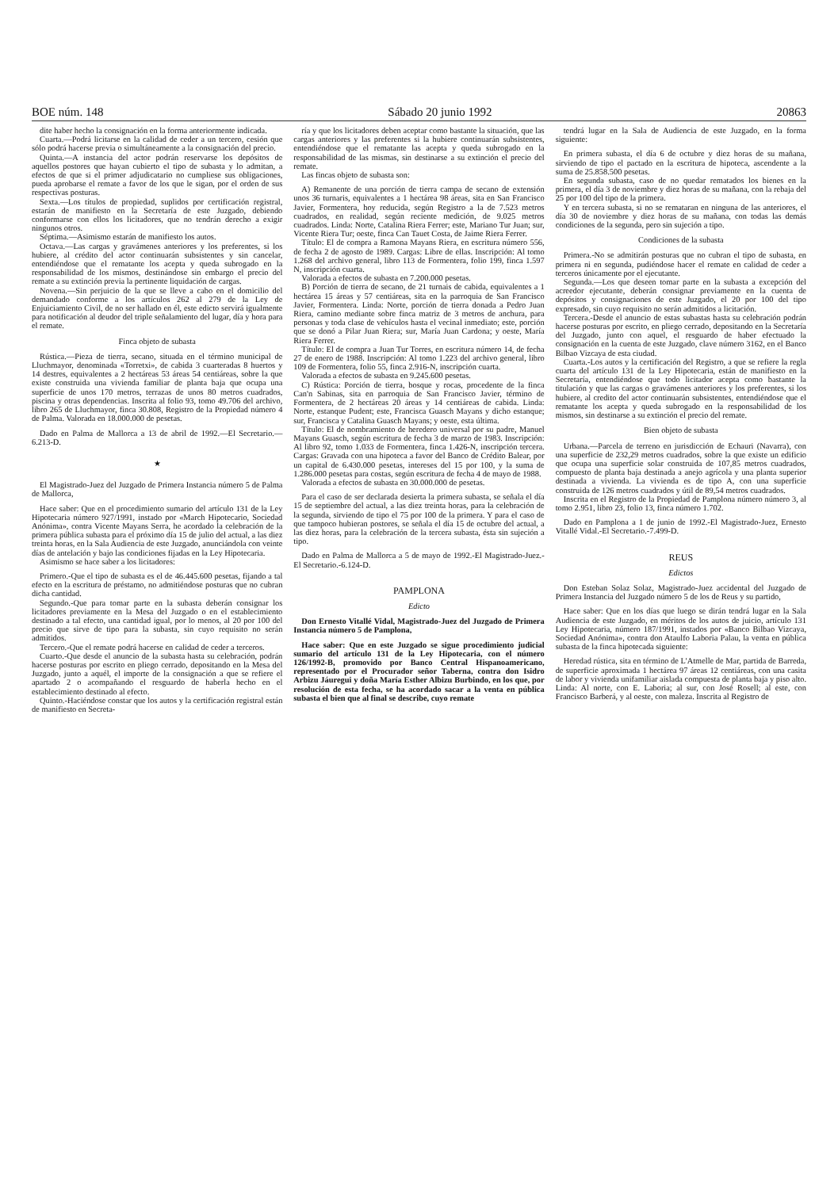BOE núm. 148 Sábado 20 junio 1992 20863
dite haber hecho la consignación en la forma anteriormente indicada.
Cuarta.—Podrá licitarse en la calidad de ceder a un tercero, cesión que sólo podrá hacerse previa o simultáneamente a la consignación del precio.
Quinta.—A instancia del actor podrán reservarse los depósitos de aquellos postores que hayan cubierto el tipo de subasta y lo admitan, a efectos de que si el primer adjudicatario no cumpliese sus obligaciones, pueda aprobarse el remate a favor de los que le sigan, por el orden de sus respectivas posturas.
Sexta.—Los títulos de propiedad, suplidos por certificación registral, estarán de manifiesto en la Secretaría de este Juzgado, debiendo conformarse con ellos los licitadores, que no tendrán derecho a exigir ningunos otros.
Séptima.—Asimismo estarán de manifiesto los autos.
Octava.—Las cargas y gravámenes anteriores y los preferentes, si los hubiere, al crédito del actor continuarán subsistentes y sin cancelar, entendiéndose que el rematante los acepta y queda subrogado en la responsabilidad de los mismos, destinándose sin embargo el precio del remate a su extinción previa la pertinente liquidación de cargas.
Novena.—Sin perjuicio de la que se lleve a cabo en el domicilio del demandado conforme a los artículos 262 al 279 de la Ley de Enjuiciamiento Civil, de no ser hallado en él, este edicto servirá igualmente para notificación al deudor del triple señalamiento del lugar, día y hora para el remate.
Finca objeto de subasta
Rústica.—Pieza de tierra, secano, situada en el término municipal de Lluchmayor, denominada «Torretxi», de cabida 3 cuarteradas 8 huertos y 14 destres, equivalentes a 2 hectáreas 53 áreas 54 centiáreas, sobre la que existe construida una vivienda familiar de planta baja que ocupa una superficie de unos 170 metros, terrazas de unos 80 metros cuadrados, piscina y otras dependencias. Inscrita al folio 93, tomo 49.706 del archivo, libro 265 de Lluchmayor, finca 30.808, Registro de la Propiedad número 4 de Palma. Valorada en 18.000.000 de pesetas.
Dado en Palma de Mallorca a 13 de abril de 1992.—El Secretario.—6.213-D.
★
El Magistrado-Juez del Juzgado de Primera Instancia número 5 de Palma de Mallorca,
Hace saber: Que en el procedimiento sumario del artículo 131 de la Ley Hipotecaria número 927/1991, instado por «March Hipotecario, Sociedad Anónima», contra Vicente Mayans Serra, he acordado la celebración de la primera pública subasta para el próximo día 15 de julio del actual, a las diez treinta horas, en la Sala Audiencia de este Juzgado, anunciándola con veinte días de antelación y bajo las condiciones fijadas en la Ley Hipotecaria.
Asimismo se hace saber a los licitadores:
Primero.-Que el tipo de subasta es el de 46.445.600 pesetas, fijando a tal efecto en la escritura de préstamo, no admitiéndose posturas que no cubran dicha cantidad.
Segundo.-Que para tomar parte en la subasta deberán consignar los licitadores previamente en la Mesa del Juzgado o en el establecimiento destinado a tal efecto, una cantidad igual, por lo menos, al 20 por 100 del precio que sirve de tipo para la subasta, sin cuyo requisito no serán admitidos.
Tercero.-Que el remate podrá hacerse en calidad de ceder a terceros.
Cuarto.-Que desde el anuncio de la subasta hasta su celebración, podrán hacerse posturas por escrito en pliego cerrado, depositando en la Mesa del Juzgado, junto a aquél, el importe de la consignación a que se refiere el apartado 2 o acompañando el resguardo de haberla hecho en el establecimiento destinado al efecto.
Quinto.-Haciéndose constar que los autos y la certificación registral están de manifiesto en Secreta-
ría y que los licitadores deben aceptar como bastante la situación, que las cargas anteriores y las preferentes si la hubiere continuarán subsistentes, entendiéndose que el rematante las acepta y queda subrogado en la responsabilidad de las mismas, sin destinarse a su extinción el precio del remate.
Las fincas objeto de subasta son:
A) Remanente de una porción de tierra campa de secano de extensión unos 36 turnaris, equivalentes a 1 hectárea 98 áreas, sita en San Francisco Javier, Formentera, hoy reducida, según Registro a la de 7.523 metros cuadrados, en realidad, según reciente medición, de 9.025 metros cuadrados. Linda: Norte, Catalina Riera Ferrer; este, Mariano Tur Juan; sur, Vicente Riera Tur; oeste, finca Can Tauet Costa, de Jaime Riera Ferrer.
Título: El de compra a Ramona Mayans Riera, en escritura número 556, de fecha 2 de agosto de 1989. Cargas: Libre de ellas. Inscripción: Al tomo 1.268 del archivo general, libro 113 de Formentera, folio 199, finca 1.597 N, inscripción cuarta.
Valorada a efectos de subasta en 7.200.000 pesetas.
B) Porción de tierra de secano, de 21 turnais de cabida, equivalentes a 1 hectárea 15 áreas y 57 centiáreas, sita en la parroquia de San Francisco Javier, Formentera. Linda: Norte, porción de tierra donada a Pedro Juan Riera, camino mediante sobre finca matriz de 3 metros de anchura, para personas y toda clase de vehículos hasta el vecinal inmediato; este, porción que se donó a Pilar Juan Riera; sur, María Juan Cardona; y oeste, María Riera Ferrer.
Título: El de compra a Juan Tur Torres, en escritura número 14, de fecha 27 de enero de 1988. Inscripción: Al tomo 1.223 del archivo general, libro 109 de Formentera, folio 55, finca 2.916-N, inscripción cuarta.
Valorada a efectos de subasta en 9.245.600 pesetas.
C) Rústica: Porción de tierra, bosque y rocas, procedente de la finca Can'n Sabinas, sita en parroquia de San Francisco Javier, término de Formentera, de 2 hectáreas 20 áreas y 14 centiáreas de cabida. Linda: Norte, estanque Pudent; este, Francisca Guasch Mayans y dicho estanque; sur, Francisca y Catalina Guasch Mayans; y oeste, esta última.
Título: El de nombramiento de heredero universal por su padre, Manuel Mayans Guasch, según escritura de fecha 3 de marzo de 1983. Inscripción: Al libro 92, tomo 1.033 de Formentera, finca 1.426-N, inscripción tercera. Cargas: Gravada con una hipoteca a favor del Banco de Crédito Balear, por un capital de 6.430.000 pesetas, intereses del 15 por 100, y la suma de 1.286.000 pesetas para costas, según escritura de fecha 4 de mayo de 1988.
Valorada a efectos de subasta en 30.000.000 de pesetas.
Para el caso de ser declarada desierta la primera subasta, se señala el día 15 de septiembre del actual, a las diez treinta horas, para la celebración de la segunda, sirviendo de tipo el 75 por 100 de la primera. Y para el caso de que tampoco hubieran postores, se señala el día 15 de octubre del actual, a las diez horas, para la celebración de la tercera subasta, ésta sin sujeción a tipo.
Dado en Palma de Mallorca a 5 de mayo de 1992.-El Magistrado-Juez.-El Secretario.-6.124-D.
PAMPLONA
Edicto
Don Ernesto Vitallé Vidal, Magistrado-Juez del Juzgado de Primera Instancia número 5 de Pamplona,
Hace saber: Que en este Juzgado se sigue procedimiento judicial sumario del artículo 131 de la Ley Hipotecaria, con el número 126/1992-B, promovido por Banco Central Hispanoamericano, representado por el Procurador señor Taberna, contra don Isidro Arbizu Jáuregui y doña María Esther Albizu Burbindo, en los que, por resolución de esta fecha, se ha acordado sacar a la venta en pública subasta el bien que al final se describe, cuyo remate
tendrá lugar en la Sala de Audiencia de este Juzgado, en la forma siguiente:
En primera subasta, el día 6 de octubre y diez horas de su mañana, sirviendo de tipo el pactado en la escritura de hipoteca, ascendente a la suma de 25.858.500 pesetas.
En segunda subasta, caso de no quedar rematados los bienes en la primera, el día 3 de noviembre y diez horas de su mañana, con la rebaja del 25 por 100 del tipo de la primera.
Y en tercera subasta, si no se remataran en ninguna de las anteriores, el día 30 de noviembre y diez horas de su mañana, con todas las demás condiciones de la segunda, pero sin sujeción a tipo.
Condiciones de la subasta
Primera.-No se admitirán posturas que no cubran el tipo de subasta, en primera ni en segunda, pudiéndose hacer el remate en calidad de ceder a terceros únicamente por el ejecutante.
Segunda.—Los que deseen tomar parte en la subasta a excepción del acreedor ejecutante, deberán consignar previamente en la cuenta de depósitos y consignaciones de este Juzgado, el 20 por 100 del tipo expresado, sin cuyo requisito no serán admitidos a licitación.
Tercera.-Desde el anuncio de estas subastas hasta su celebración podrán hacerse posturas por escrito, en pliego cerrado, depositando en la Secretaría del Juzgado, junto con aquel, el resguardo de haber efectuado la consignación en la cuenta de este Juzgado, clave número 3162, en el Banco Bilbao Vizcaya de esta ciudad.
Cuarta.-Los autos y la certificación del Registro, a que se refiere la regla cuarta del artículo 131 de la Ley Hipotecaria, están de manifiesto en la Secretaría, entendiéndose que todo licitador acepta como bastante la titulación y que las cargas o gravámenes anteriores y los preferentes, si los hubiere, al credito del actor continuarán subsistentes, entendiéndose que el rematante los acepta y queda subrogado en la responsabilidad de los mismos, sin destinarse a su extinción el precio del remate.
Bien objeto de subasta
Urbana.—Parcela de terreno en jurisdicción de Echauri (Navarra), con una superficie de 232,29 metros cuadrados, sobre la que existe un edificio que ocupa una superficie solar construida de 107,85 metros cuadrados, compuesto de planta baja destinada a anejo agrícola y una planta superior destinada a vivienda. La vivienda es de tipo A, con una superficie construida de 126 metros cuadrados y útil de 89,54 metros cuadrados.
Inscrita en el Registro de la Propiedad de Pamplona número número 3, al tomo 2.951, libro 23, folio 13, finca número 1.702.
Dado en Pamplona a 1 de junio de 1992.-El Magistrado-Juez, Ernesto Vitallé Vidal.-El Secretario.-7.499-D.
REUS
Edictos
Don Esteban Solaz Solaz, Magistrado-Juez accidental del Juzgado de Primera Instancia del Juzgado número 5 de los de Reus y su partido,
Hace saber: Que en los días que luego se dirán tendrá lugar en la Sala Audiencia de este Juzgado, en méritos de los autos de juicio, artículo 131 Ley Hipotecaria, número 187/1991, instados por «Banco Bilbao Vizcaya, Sociedad Anónima», contra don Ataulfo Laboria Palau, la venta en pública subasta de la finca hipotecada siguiente:
Heredad rústica, sita en término de L'Atmelle de Mar, partida de Barreda, de superficie aproximada 1 hectárea 97 áreas 12 centiáreas, con una casita de labor y vivienda unifamiliar aislada compuesta de planta baja y piso alto. Linda: Al norte, con E. Laboria; al sur, con José Rosell; al este, con Francisco Barberá, y al oeste, con maleza. Inscrita al Registro de